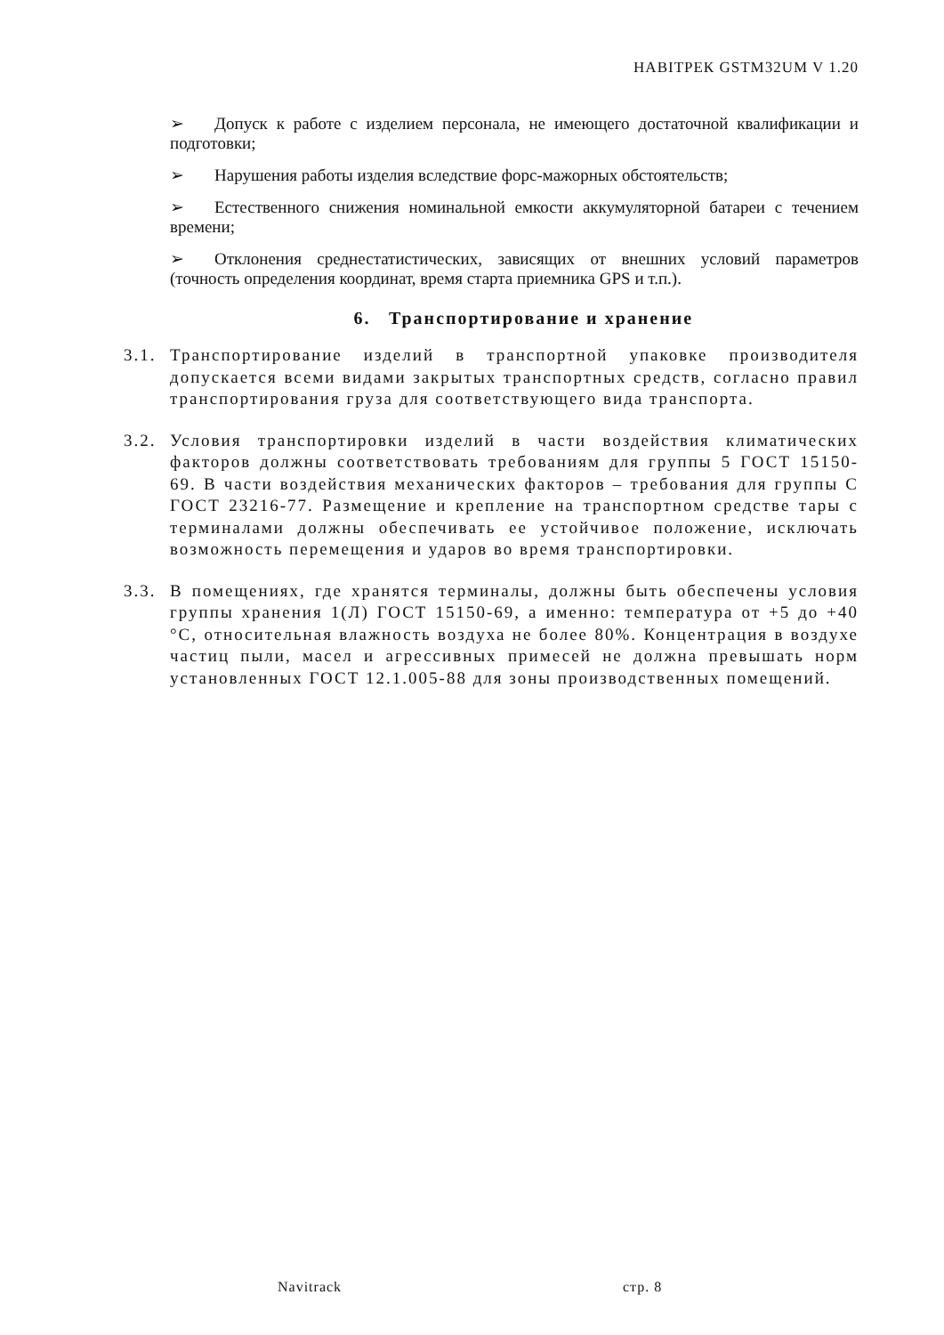НАВІТРЕК GSTM32UM V 1.20
➢ Допуск к работе с изделием персонала, не имеющего достаточной квалификации и подготовки;
➢ Нарушения работы изделия вследствие форс-мажорных обстоятельств;
➢ Естественного снижения номинальной емкости аккумуляторной батареи с течением времени;
➢ Отклонения среднестатистических, зависящих от внешних условий параметров (точность определения координат, время старта приемника GPS и т.п.).
6. Транспортирование и хранение
3.1.
Транспортирование изделий в транспортной упаковке производителя допускается всеми видами закрытых транспортных средств, согласно правил транспортирования груза для соответствующего вида транспорта.
3.2.
Условия транспортировки изделий в части воздействия климатических факторов должны соответствовать требованиям для группы 5 ГОСТ 15150-69. В части воздействия механических факторов – требования для группы С ГОСТ 23216-77. Размещение и крепление на транспортном средстве тары с терминалами должны обеспечивать ее устойчивое положение, исключать возможность перемещения и ударов во время транспортировки.
3.3.
В помещениях, где хранятся терминалы, должны быть обеспечены условия группы хранения 1(Л) ГОСТ 15150-69, а именно: температура от +5 до +40 °С, относительная влажность воздуха не более 80%. Концентрация в воздухе частиц пыли, масел и агрессивных примесей не должна превышать норм установленных ГОСТ 12.1.005-88 для зоны производственных помещений.
Navitrack стр. 8